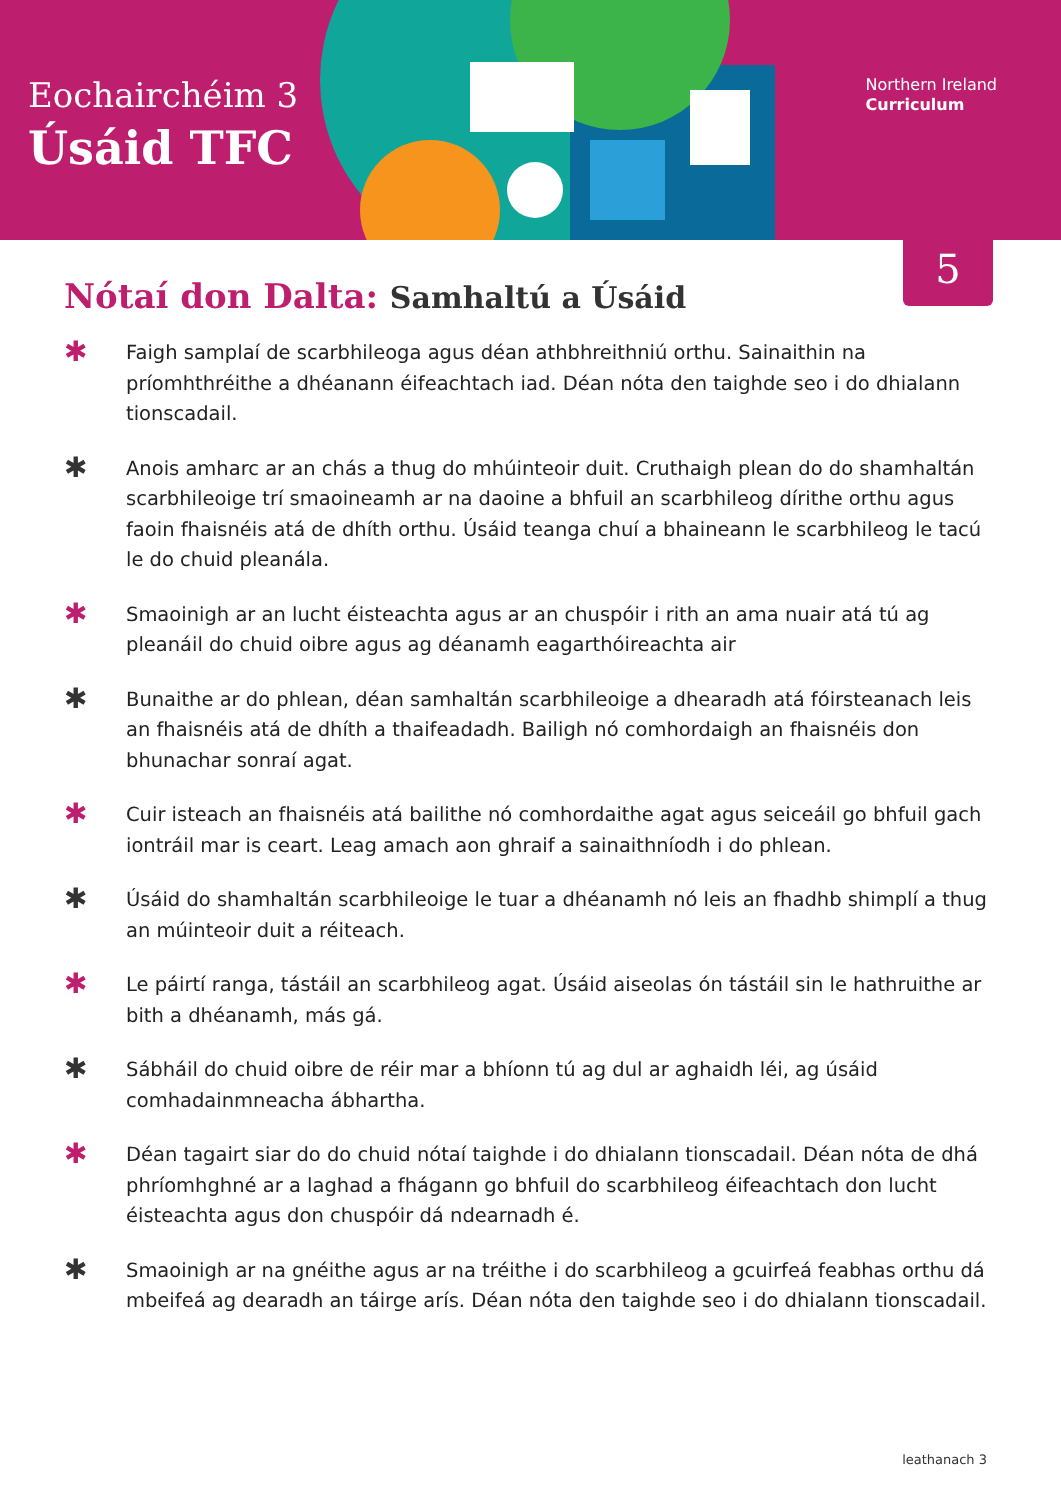Eochairchéim 3
Úsáid TFC
Northern Ireland
Curriculum
5
Nótaí don Dalta: Samhaltú a Úsáid
✱
Faigh samplaí de scarbhileoga agus déan athbhreithniú orthu. Sainaithin na príomhthréithe a dhéanann éifeachtach iad. Déan nóta den taighde seo i do dhialann tionscadail.
✱
Anois amharc ar an chás a thug do mhúinteoir duit. Cruthaigh plean do do shamhaltán scarbhileoige trí smaoineamh ar na daoine a bhfuil an scarbhileog dírithe orthu agus faoin fhaisnéis atá de dhíth orthu. Úsáid teanga chuí a bhaineann le scarbhileog le tacú le do chuid pleanála.
✱
Smaoinigh ar an lucht éisteachta agus ar an chuspóir i rith an ama nuair atá tú ag pleanáil do chuid oibre agus ag déanamh eagarthóireachta air
✱
Bunaithe ar do phlean, déan samhaltán scarbhileoige a dhearadh atá fóirsteanach leis an fhaisnéis atá de dhíth a thaifeadadh. Bailigh nó comhordaigh an fhaisnéis don bhunachar sonraí agat.
✱
Cuir isteach an fhaisnéis atá bailithe nó comhordaithe agat agus seiceáil go bhfuil gach iontráil mar is ceart. Leag amach aon ghraif a sainaithníodh i do phlean.
✱
Úsáid do shamhaltán scarbhileoige le tuar a dhéanamh nó leis an fhadhb shimplí a thug an múinteoir duit a réiteach.
✱
Le páirtí ranga, tástáil an scarbhileog agat. Úsáid aiseolas ón tástáil sin le hathruithe ar bith a dhéanamh, más gá.
✱
Sábháil do chuid oibre de réir mar a bhíonn tú ag dul ar aghaidh léi, ag úsáid comhadainmneacha ábhartha.
✱
Déan tagairt siar do do chuid nótaí taighde i do dhialann tionscadail. Déan nóta de dhá phríomhghné ar a laghad a fhágann go bhfuil do scarbhileog éifeachtach don lucht éisteachta agus don chuspóir dá ndearnadh é.
✱
Smaoinigh ar na gnéithe agus ar na tréithe i do scarbhileog a gcuirfeá feabhas orthu dá mbeifeá ag dearadh an táirge arís. Déan nóta den taighde seo i do dhialann tionscadail.
leathanach 3